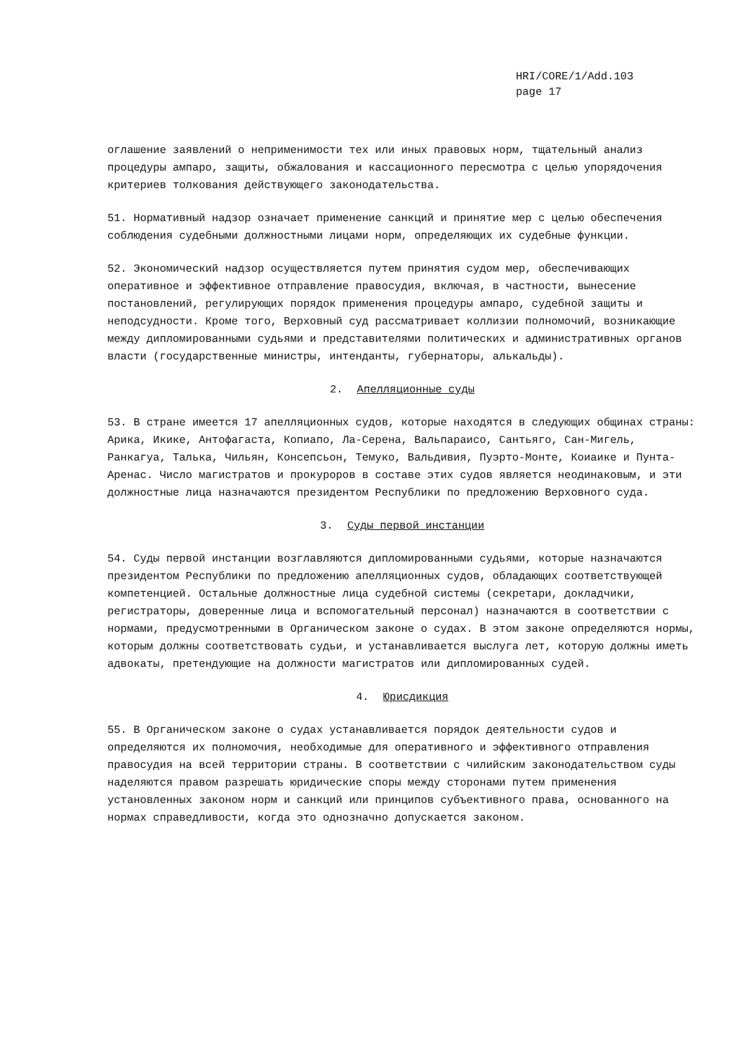HRI/CORE/1/Add.103
page 17
оглашение заявлений о неприменимости тех или иных правовых норм, тщательный анализ процедуры ампаро, защиты, обжалования и кассационного пересмотра с целью упорядочения критериев толкования действующего законодательства.
51. Нормативный надзор означает применение санкций и принятие мер с целью обеспечения соблюдения судебными должностными лицами норм, определяющих их судебные функции.
52. Экономический надзор осуществляется путем принятия судом мер, обеспечивающих оперативное и эффективное отправление правосудия, включая, в частности, вынесение постановлений, регулирующих порядок применения процедуры ампаро, судебной защиты и неподсудности. Кроме того, Верховный суд рассматривает коллизии полномочий, возникающие между дипломированными судьями и представителями политических и административных органов власти (государственные министры, интенданты, губернаторы, алькальды).
2. Апелляционные суды
53. В стране имеется 17 апелляционных судов, которые находятся в следующих общинах страны: Арика, Икике, Антофагаста, Копиапо, Ла-Серена, Вальпараисо, Сантьяго, Сан-Мигель, Ранкагуа, Талька, Чильян, Консепсьон, Темуко, Вальдивия, Пуэрто-Монте, Коиаике и Пунта-Аренас. Число магистратов и прокуроров в составе этих судов является неодинаковым, и эти должностные лица назначаются президентом Республики по предложению Верховного суда.
3. Суды первой инстанции
54. Суды первой инстанции возглавляются дипломированными судьями, которые назначаются президентом Республики по предложению апелляционных судов, обладающих соответствующей компетенцией. Остальные должностные лица судебной системы (секретари, докладчики, регистраторы, доверенные лица и вспомогательный персонал) назначаются в соответствии с нормами, предусмотренными в Органическом законе о судах. В этом законе определяются нормы, которым должны соответствовать судьи, и устанавливается выслуга лет, которую должны иметь адвокаты, претендующие на должности магистратов или дипломированных судей.
4. Юрисдикция
55. В Органическом законе о судах устанавливается порядок деятельности судов и определяются их полномочия, необходимые для оперативного и эффективного отправления правосудия на всей территории страны. В соответствии с чилийским законодательством суды наделяются правом разрешать юридические споры между сторонами путем применения установленных законом норм и санкций или принципов субъективного права, основанного на нормах справедливости, когда это однозначно допускается законом.